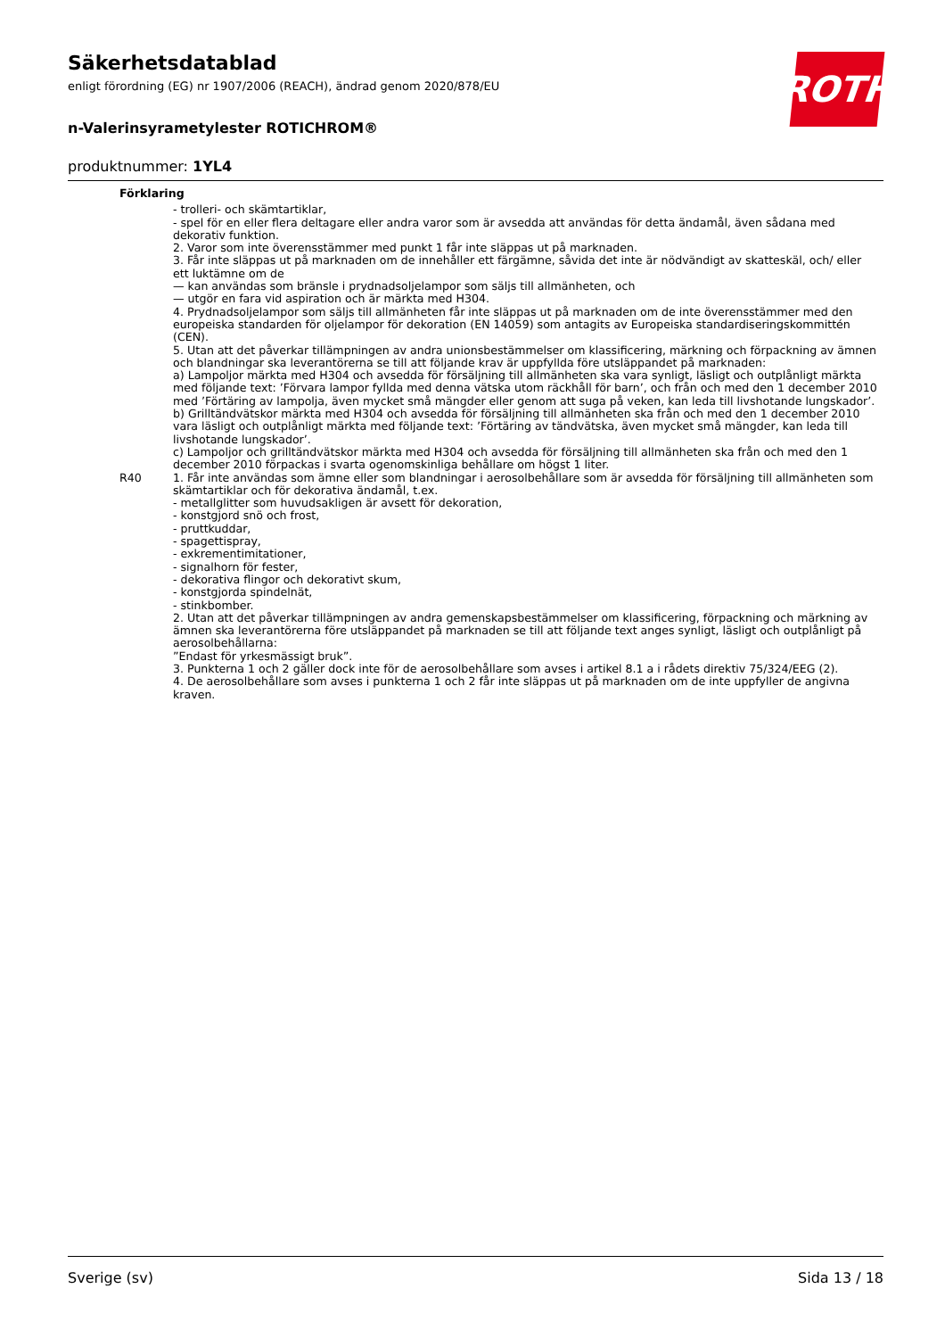Säkerhetsdatablad
enligt förordning (EG) nr 1907/2006 (REACH), ändrad genom 2020/878/EU
n-Valerinsyrametylester ROTICHROM®
produktnummer: 1YL4
ROTH
Förklaring
- trolleri- och skämtartiklar,
- spel för en eller flera deltagare eller andra varor som är avsedda att användas för detta ändamål, även sådana med dekorativ funktion.
2. Varor som inte överensstämmer med punkt 1 får inte släppas ut på marknaden.
3. Får inte släppas ut på marknaden om de innehåller ett färgämne, såvida det inte är nödvändigt av skatteskäl, och/ eller ett luktämne om de
— kan användas som bränsle i prydnadsoljelampor som säljs till allmänheten, och
— utgör en fara vid aspiration och är märkta med H304.
4. Prydnadsoljelampor som säljs till allmänheten får inte släppas ut på marknaden om de inte överensstämmer med den europeiska standarden för oljelampor för dekoration (EN 14059) som antagits av Europeiska standardiseringskommittén (CEN).
5. Utan att det påverkar tillämpningen av andra unionsbestämmelser om klassificering, märkning och förpackning av ämnen och blandningar ska leverantörerna se till att följande krav är uppfyllda före utsläppandet på marknaden:
a) Lampoljor märkta med H304 och avsedda för försäljning till allmänheten ska vara synligt, läsligt och outplånligt märkta med följande text: ’Förvara lampor fyllda med denna vätska utom räckhåll för barn’, och från och med den 1 december 2010 med ’Förtäring av lampolja, även mycket små mängder eller genom att suga på veken, kan leda till livshotande lungskador’.
b) Grilltändvätskor märkta med H304 och avsedda för försäljning till allmänheten ska från och med den 1 december 2010 vara läsligt och outplånligt märkta med följande text: ’Förtäring av tändvätska, även mycket små mängder, kan leda till livshotande lungskador’.
c) Lampoljor och grilltändvätskor märkta med H304 och avsedda för försäljning till allmänheten ska från och med den 1 december 2010 förpackas i svarta ogenomskinliga behållare om högst 1 liter.
R40 1. Får inte användas som ämne eller som blandningar i aerosolbehållare som är avsedda för försäljning till allmänheten som skämtartiklar och för dekorativa ändamål, t.ex.
- metallglitter som huvudsakligen är avsett för dekoration,
- konstgjord snö och frost,
- pruttkuddar,
- spagettispray,
- exkrementimitationer,
- signalhorn för fester,
- dekorativa flingor och dekorativt skum,
- konstgjorda spindelnät,
- stinkbomber.
2. Utan att det påverkar tillämpningen av andra gemenskapsbestämmelser om klassificering, förpackning och märkning av ämnen ska leverantörerna före utsläppandet på marknaden se till att följande text anges synligt, läsligt och outplånligt på aerosolbehållarna:
”Endast för yrkesmässigt bruk”.
3. Punkterna 1 och 2 gäller dock inte för de aerosolbehållare som avses i artikel 8.1 a i rådets direktiv 75/324/EEG (2).
4. De aerosolbehållare som avses i punkterna 1 och 2 får inte släppas ut på marknaden om de inte uppfyller de angivna kraven.
Sverige (sv) Sida 13 / 18